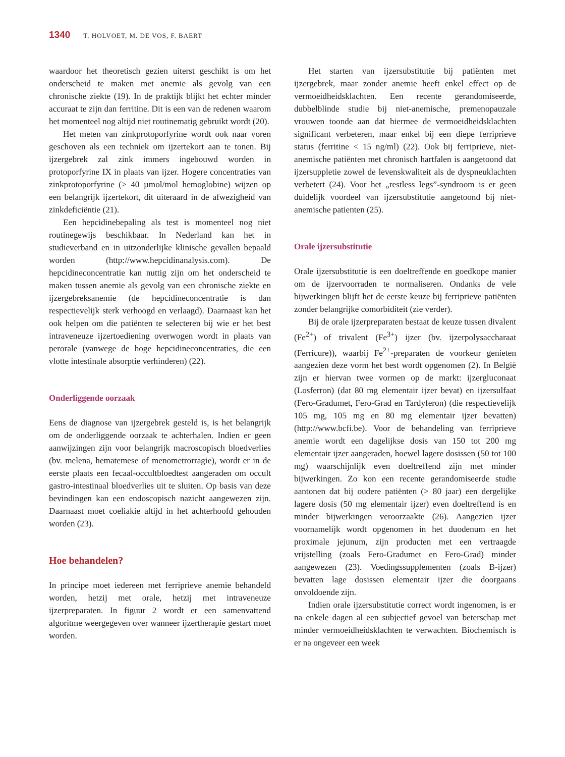1340 T. HOLVOET, M. DE VOS, F. BAERT
waardoor het theoretisch gezien uiterst geschikt is om het onderscheid te maken met anemie als gevolg van een chronische ziekte (19). In de praktijk blijkt het echter minder accuraat te zijn dan ferritine. Dit is een van de redenen waarom het momenteel nog altijd niet routinematig gebruikt wordt (20).
Het meten van zinkprotoporfyrine wordt ook naar voren geschoven als een techniek om ijzertekort aan te tonen. Bij ijzergebrek zal zink immers ingebouwd worden in protoporfyrine IX in plaats van ijzer. Hogere concentraties van zinkprotoporfyrine (> 40 µmol/mol hemoglobine) wijzen op een belangrijk ijzertekort, dit uiteraard in de afwezigheid van zinkdeficiëntie (21).
Een hepcidinebepaling als test is momenteel nog niet routinegewijs beschikbaar. In Nederland kan het in studieverband en in uitzonderlijke klinische gevallen bepaald worden (http://www.hepcidinanalysis.com). De hepcidineconcentratie kan nuttig zijn om het onderscheid te maken tussen anemie als gevolg van een chronische ziekte en ijzergebreksanemie (de hepcidineconcentratie is dan respectievelijk sterk verhoogd en verlaagd). Daarnaast kan het ook helpen om die patiënten te selecteren bij wie er het best intraveneuze ijzertoediening overwogen wordt in plaats van perorale (vanwege de hoge hepcidineconcentraties, die een vlotte intestinale absorptie verhinderen) (22).
Onderliggende oorzaak
Eens de diagnose van ijzergebrek gesteld is, is het belangrijk om de onderliggende oorzaak te achterhalen. Indien er geen aanwijzingen zijn voor belangrijk macroscopisch bloedverlies (bv. melena, hematemese of menometrorragie), wordt er in de eerste plaats een fecaal-occultbloedtest aangeraden om occult gastro-intestinaal bloedverlies uit te sluiten. Op basis van deze bevindingen kan een endoscopisch nazicht aangewezen zijn. Daarnaast moet coeliakie altijd in het achterhoofd gehouden worden (23).
Hoe behandelen?
In principe moet iedereen met ferriprieve anemie behandeld worden, hetzij met orale, hetzij met intraveneuze ijzerpreparaten. In figuur 2 wordt er een samenvattend algoritme weergegeven over wanneer ijzertherapie gestart moet worden.
Het starten van ijzersubstitutie bij patiënten met ijzergebrek, maar zonder anemie heeft enkel effect op de vermoeidheidsklachten. Een recente gerandomiseerde, dubbelblinde studie bij niet-anemische, premenopauzale vrouwen toonde aan dat hiermee de vermoeidheidsklachten significant verbeteren, maar enkel bij een diepe ferriprieve status (ferritine < 15 ng/ml) (22). Ook bij ferriprieve, niet-anemische patiënten met chronisch hartfalen is aangetoond dat ijzersuppletie zowel de levenskwaliteit als de dyspneuklachten verbetert (24). Voor het „restless legs”-syndroom is er geen duidelijk voordeel van ijzersubstitutie aangetoond bij niet-anemische patienten (25).
Orale ijzersubstitutie
Orale ijzersubstitutie is een doeltreffende en goedkope manier om de ijzervoorraden te normaliseren. Ondanks de vele bijwerkingen blijft het de eerste keuze bij ferriprieve patiënten zonder belangrijke comorbiditeit (zie verder).
Bij de orale ijzerpreparaten bestaat de keuze tussen divalent (Fe<sup>2+</sup>) of trivalent (Fe<sup>3+</sup>) ijzer (bv. ijzerpolysaccharaat (Ferricure)), waarbij Fe<sup>2+</sup>-preparaten de voorkeur genieten aangezien deze vorm het best wordt opgenomen (2). In België zijn er hiervan twee vormen op de markt: ijzergluconaat (Losferron) (dat 80 mg elementair ijzer bevat) en ijzersulfaat (Fero-Gradumet, Fero-Grad en Tardyferon) (die respectievelijk 105 mg, 105 mg en 80 mg elementair ijzer bevatten) (http://www.bcfi.be). Voor de behandeling van ferriprieve anemie wordt een dagelijkse dosis van 150 tot 200 mg elementair ijzer aangeraden, hoewel lagere dosissen (50 tot 100 mg) waarschijnlijk even doeltreffend zijn met minder bijwerkingen. Zo kon een recente gerandomiseerde studie aantonen dat bij oudere patiënten (> 80 jaar) een dergelijke lagere dosis (50 mg elementair ijzer) even doeltreffend is en minder bijwerkingen veroorzaakte (26). Aangezien ijzer voornamelijk wordt opgenomen in het duodenum en het proximale jejunum, zijn producten met een vertraagde vrijstelling (zoals Fero-Gradumet en Fero-Grad) minder aangewezen (23). Voedingssupplementen (zoals B-ijzer) bevatten lage dosissen elementair ijzer die doorgaans onvoldoende zijn.
Indien orale ijzersubstitutie correct wordt ingenomen, is er na enkele dagen al een subjectief gevoel van beterschap met minder vermoeidheidsklachten te verwachten. Biochemisch is er na ongeveer een week